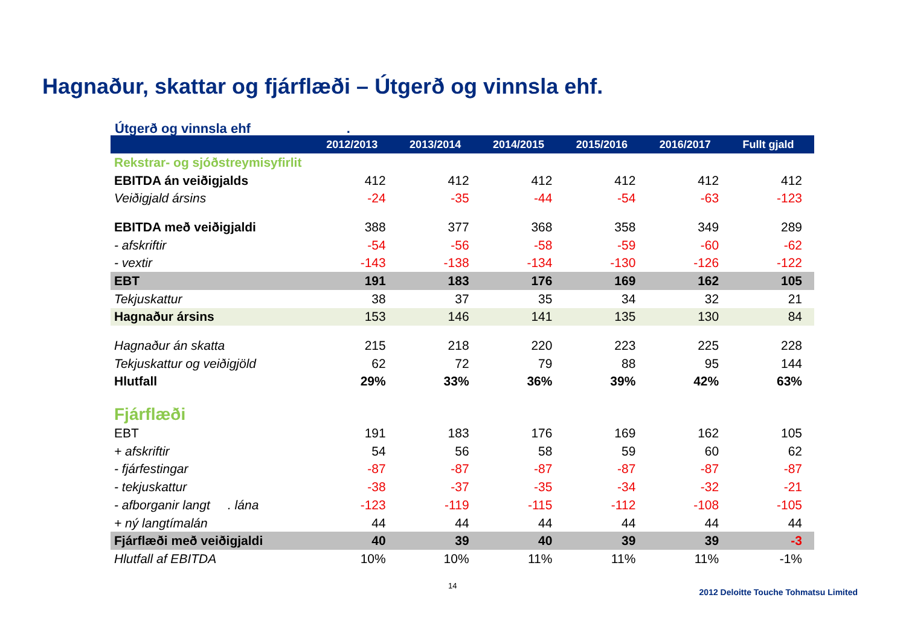Hagnaður, skattar og fjárflæði – Útgerð og vinnsla ehf.
Útgerð og vinnsla ehf .
| | 2012/2013 | 2013/2014 | 2014/2015 | 2015/2016 | 2016/2017 | Fullt gjald |
| --- | --- | --- | --- | --- | --- | --- |
| Rekstrar- og sjóðstreymisyfirlit | | | | | | |
| EBITDA án veiðigjalds | 412 | 412 | 412 | 412 | 412 | 412 |
| Veiðigjald ársins | -24 | -35 | -44 | -54 | -63 | -123 |
| EBITDA með veiðigjaldi | 388 | 377 | 368 | 358 | 349 | 289 |
| - afskriftir | -54 | -56 | -58 | -59 | -60 | -62 |
| - vextir | -143 | -138 | -134 | -130 | -126 | -122 |
| EBT | 191 | 183 | 176 | 169 | 162 | 105 |
| Tekjuskattur | 38 | 37 | 35 | 34 | 32 | 21 |
| Hagnaður ársins | 153 | 146 | 141 | 135 | 130 | 84 |
| Hagnaður án skatta | 215 | 218 | 220 | 223 | 225 | 228 |
| Tekjuskattur og veiðigjöld | 62 | 72 | 79 | 88 | 95 | 144 |
| Hlutfall | 29% | 33% | 36% | 39% | 42% | 63% |
| Fjárflæði | | | | | | |
| EBT | 191 | 183 | 176 | 169 | 162 | 105 |
| + afskriftir | 54 | 56 | 58 | 59 | 60 | 62 |
| - fjárfestingar | -87 | -87 | -87 | -87 | -87 | -87 |
| - tekjuskattur | -38 | -37 | -35 | -34 | -32 | -21 |
| - afborganir langt . lána | -123 | -119 | -115 | -112 | -108 | -105 |
| + ný langtímalán | 44 | 44 | 44 | 44 | 44 | 44 |
| Fjárflæði með veiðigjaldi | 40 | 39 | 40 | 39 | 39 | -3 |
| Hlutfall af EBITDA | 10% | 10% | 11% | 11% | 11% | -1% |
14 2012 Deloitte Touche Tohmatsu Limited